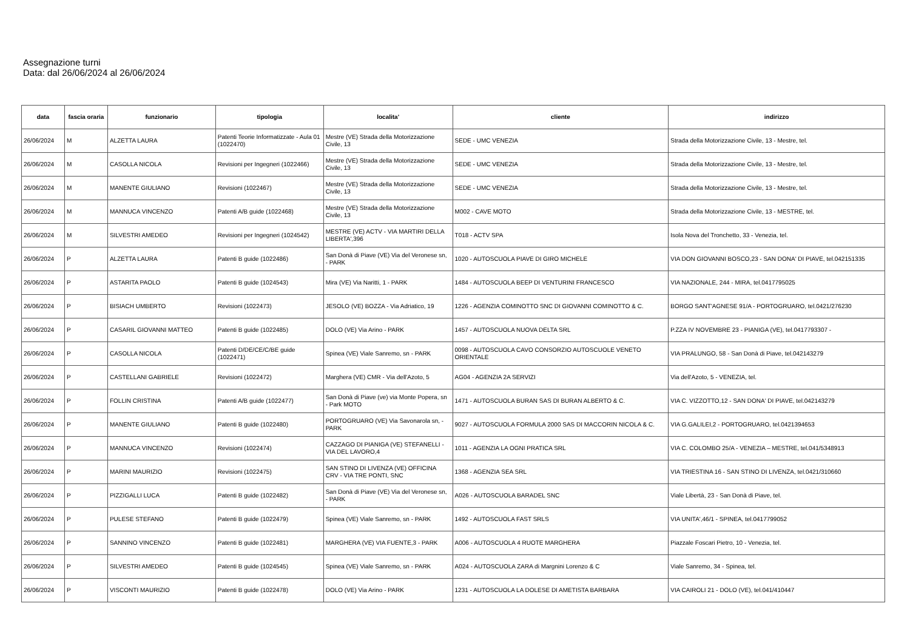Assegnazione turni
Data: dal 26/06/2024 al 26/06/2024
| data | fascia oraria | funzionario | tipologia | localita' | cliente | indirizzo |
| --- | --- | --- | --- | --- | --- | --- |
| 26/06/2024 | M | ALZETTA LAURA | Patenti Teorie Informatizzate - Aula 01 (1022470) | Mestre (VE) Strada della Motorizzazione Civile, 13 | SEDE - UMC VENEZIA | Strada della Motorizzazione Civile, 13 - Mestre, tel. |
| 26/06/2024 | M | CASOLLA NICOLA | Revisioni per Ingegneri (1022466) | Mestre (VE) Strada della Motorizzazione Civile, 13 | SEDE - UMC VENEZIA | Strada della Motorizzazione Civile, 13 - Mestre, tel. |
| 26/06/2024 | M | MANENTE GIULIANO | Revisioni (1022467) | Mestre (VE) Strada della Motorizzazione Civile, 13 | SEDE - UMC VENEZIA | Strada della Motorizzazione Civile, 13 - Mestre, tel. |
| 26/06/2024 | M | MANNUCA VINCENZO | Patenti A/B guide (1022468) | Mestre (VE) Strada della Motorizzazione Civile, 13 | M002 - CAVE MOTO | Strada della Motorizzazione Civile, 13 - MESTRE, tel. |
| 26/06/2024 | M | SILVESTRI AMEDEO | Revisioni per Ingegneri (1024542) | MESTRE (VE) ACTV - VIA MARTIRI DELLA LIBERTA',396 | T018 - ACTV SPA | Isola Nova del Tronchetto, 33 - Venezia, tel. |
| 26/06/2024 | P | ALZETTA LAURA | Patenti B guide (1022486) | San Donà di Piave (VE) Via del Veronese sn, - PARK | 1020 - AUTOSCUOLA PIAVE DI GIRO MICHELE | VIA DON GIOVANNI BOSCO,23 - SAN DONA' DI PIAVE, tel.042151335 |
| 26/06/2024 | P | ASTARITA PAOLO | Patenti B guide (1024543) | Mira (VE) Via Naritti, 1 - PARK | 1484 - AUTOSCUOLA BEEP DI VENTURINI FRANCESCO | VIA NAZIONALE, 244 - MIRA, tel.0417795025 |
| 26/06/2024 | P | BISIACH UMBERTO | Revisioni (1022473) | JESOLO (VE) BOZZA - Via Adriatico, 19 | 1226 - AGENZIA COMINOTTO SNC DI GIOVANNI COMINOTTO & C. | BORGO SANT'AGNESE 91/A - PORTOGRUARO, tel.0421/276230 |
| 26/06/2024 | P | CASARIL GIOVANNI MATTEO | Patenti B guide (1022485) | DOLO (VE) Via Arino - PARK | 1457 - AUTOSCUOLA NUOVA DELTA SRL | P.ZZA IV NOVEMBRE 23 - PIANIGA (VE), tel.0417793307 - |
| 26/06/2024 | P | CASOLLA NICOLA | Patenti D/DE/CE/C/BE guide (1022471) | Spinea (VE) Viale Sanremo, sn - PARK | 0098 - AUTOSCUOLA CAVO CONSORZIO AUTOSCUOLE VENETO ORIENTALE | VIA PRALUNGO, 58 - San Donà di Piave, tel.042143279 |
| 26/06/2024 | P | CASTELLANI GABRIELE | Revisioni (1022472) | Marghera (VE) CMR - Via dell'Azoto, 5 | AG04 - AGENZIA 2A SERVIZI | Via dell'Azoto, 5 - VENEZIA, tel. |
| 26/06/2024 | P | FOLLIN CRISTINA | Patenti A/B guide (1022477) | San Donà di Piave (ve) via Monte Popera, sn - Park MOTO | 1471 - AUTOSCUOLA BURAN SAS DI BURAN ALBERTO & C. | VIA C. VIZZOTTO,12 - SAN DONA' DI PIAVE, tel.042143279 |
| 26/06/2024 | P | MANENTE GIULIANO | Patenti B guide (1022480) | PORTOGRUARO (VE) Via Savonarola sn, - PARK | 9027 - AUTOSCUOLA FORMULA 2000 SAS DI MACCORIN NICOLA & C. | VIA G.GALILEI,2 - PORTOGRUARO, tel.0421394653 |
| 26/06/2024 | P | MANNUCA VINCENZO | Revisioni (1022474) | CAZZAGO DI PIANIGA (VE) STEFANELLI - VIA DEL LAVORO,4 | 1011 - AGENZIA LA OGNI PRATICA SRL | VIA C. COLOMBO 25/A - VENEZIA – MESTRE, tel.041/5348913 |
| 26/06/2024 | P | MARINI MAURIZIO | Revisioni (1022475) | SAN STINO DI LIVENZA (VE) OFFICINA CRV - VIA TRE PONTI, SNC | 1368 - AGENZIA SEA SRL | VIA TRIESTINA 16 - SAN STINO DI LIVENZA, tel.0421/310660 |
| 26/06/2024 | P | PIZZIGALLI LUCA | Patenti B guide (1022482) | San Donà di Piave (VE) Via del Veronese sn, - PARK | A026 - AUTOSCUOLA BARADEL SNC | Viale Libertà, 23 - San Donà di Piave, tel. |
| 26/06/2024 | P | PULESE STEFANO | Patenti B guide (1022479) | Spinea (VE) Viale Sanremo, sn - PARK | 1492 - AUTOSCUOLA FAST SRLS | VIA UNITA',46/1 - SPINEA, tel.0417799052 |
| 26/06/2024 | P | SANNINO VINCENZO | Patenti B guide (1022481) | MARGHERA (VE) VIA FUENTE,3 - PARK | A006 - AUTOSCUOLA 4 RUOTE MARGHERA | Piazzale Foscari Pietro, 10 - Venezia, tel. |
| 26/06/2024 | P | SILVESTRI AMEDEO | Patenti B guide (1024545) | Spinea (VE) Viale Sanremo, sn - PARK | A024 - AUTOSCUOLA ZARA di Margnini Lorenzo & C | Viale Sanremo, 34 - Spinea, tel. |
| 26/06/2024 | P | VISCONTI MAURIZIO | Patenti B guide (1022478) | DOLO (VE) Via Arino - PARK | 1231 - AUTOSCUOLA LA DOLESE DI AMETISTA BARBARA | VIA CAIROLI 21 - DOLO (VE), tel.041/410447 |